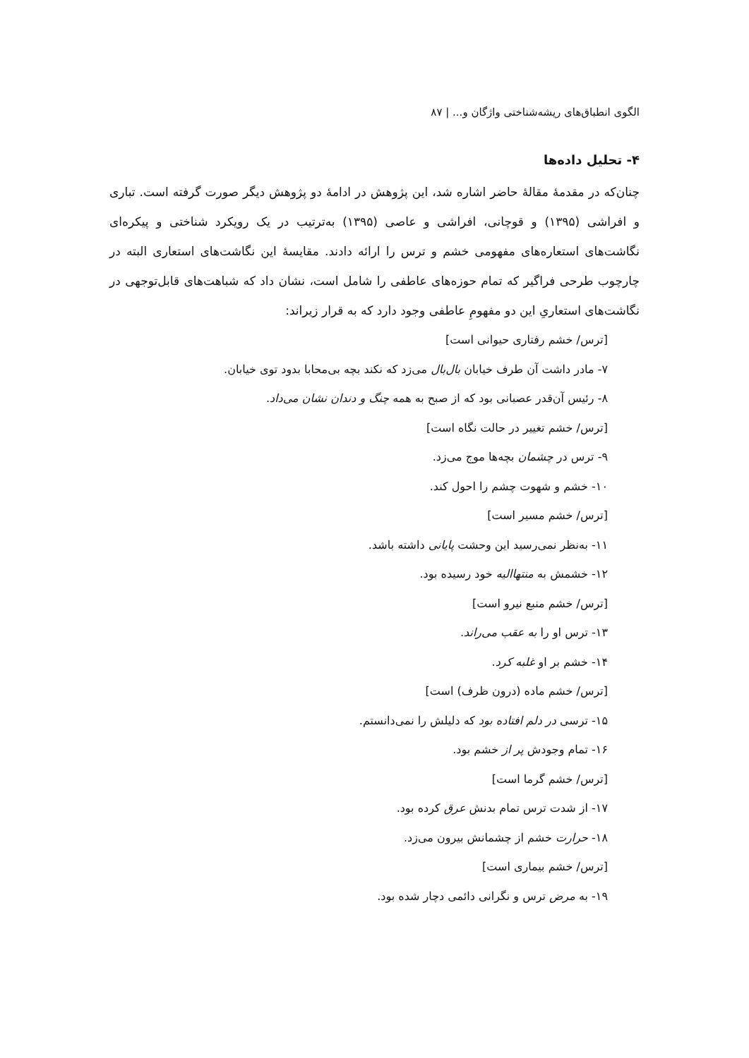الگوی انطباق‌های ریشه‌شناختی واژگان و... | ۸۷
۴- تحلیل داده‌ها
چنان‌که در مقدمهٔ مقالهٔ حاضر اشاره شد، این پژوهش در ادامهٔ دو پژوهش دیگر صورت گرفته است. تباری و افراشی (۱۳۹۵) و قوچانی، افراشی و عاصی (۱۳۹۵) به‌ترتیب در یک رویکرد شناختی و پیکره‌ای نگاشت‌های استعاره‌های مفهومی خشم و ترس را ارائه دادند. مقایسهٔ این نگاشت‌های استعاری البته در چارچوب طرحی فراگیر که تمام حوزه‌های عاطفی را شامل است، نشان داد که شباهت‌های قابل‌توجهی در نگاشت‌های استعاریِ این دو مفهومِ عاطفی وجود دارد که به قرار زیراند:
[ترس/ خشم رفتاری حیوانی است]
۷- مادر داشت آن طرف خیابان بال‌بال می‌زد که نکند بچه بی‌محابا بدود توی خیابان.
۸- رئیس آن‌قدر عصبانی بود که از صبح به همه چنگ و دندان نشان می‌داد.
[ترس/ خشم تغییر در حالت نگاه است]
۹- ترس در چشمان بچه‌ها موج می‌زد.
۱۰- خشم و شهوت چشم را احول کند.
[ترس/ خشم مسیر است]
۱۱- به‌نظر نمی‌رسید این وحشت پایانی داشته باشد.
۱۲- خشمش به منتهاالیه خود رسیده بود.
[ترس/ خشم منبع نیرو است]
۱۳- ترس او را به عقب می‌راند.
۱۴- خشم بر او غلبه کرد.
[ترس/ خشم ماده (درون ظرف) است]
۱۵- ترسی در دلم افتاده بود که دلیلش را نمی‌دانستم.
۱۶- تمام وجودش پر از خشم بود.
[ترس/ خشم گرما است]
۱۷- از شدت ترس تمام بدنش عرق کرده بود.
۱۸- حرارت خشم از چشمانش بیرون می‌زد.
[ترس/ خشم بیماری است]
۱۹- به مرض ترس و نگرانی دائمی دچار شده بود.